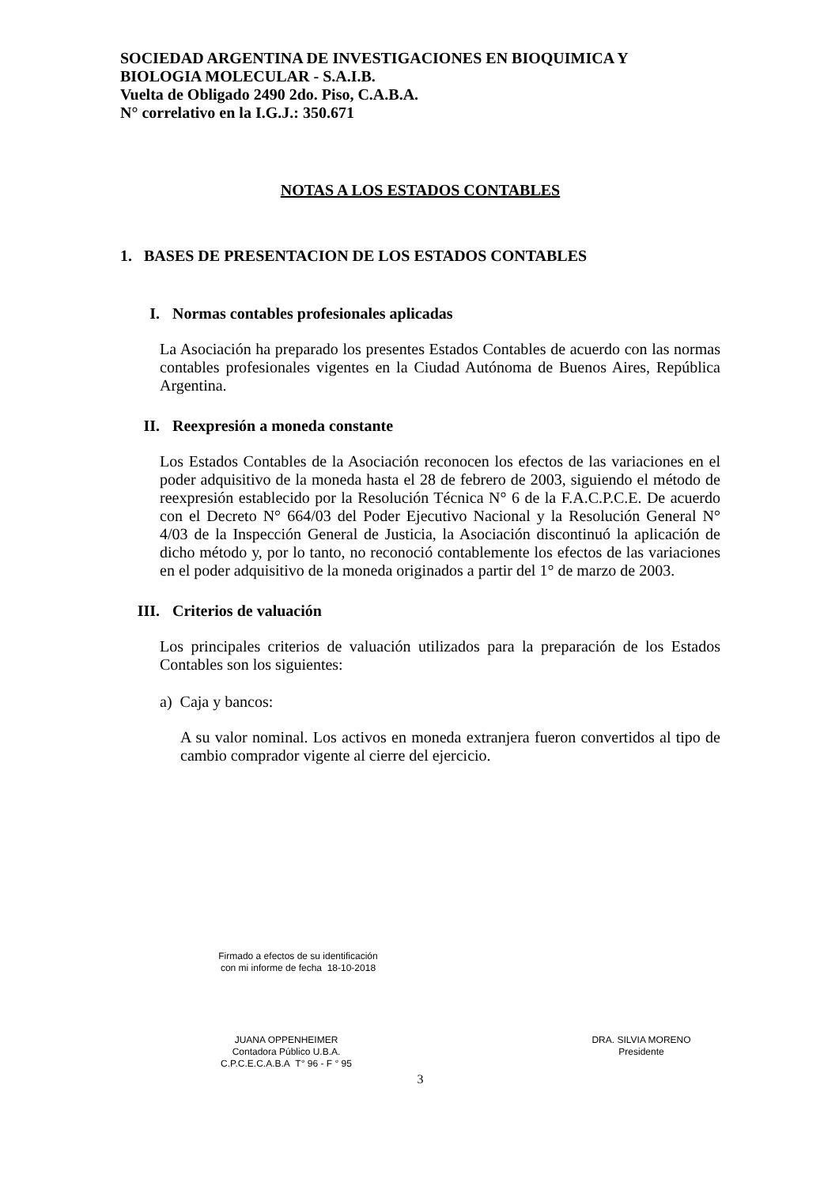SOCIEDAD ARGENTINA DE INVESTIGACIONES EN BIOQUIMICA Y
BIOLOGIA MOLECULAR - S.A.I.B.
Vuelta de Obligado 2490 2do. Piso, C.A.B.A.
N° correlativo en la I.G.J.: 350.671
NOTAS A LOS ESTADOS CONTABLES
1. BASES DE PRESENTACION DE LOS ESTADOS CONTABLES
I. Normas contables profesionales aplicadas
La Asociación ha preparado los presentes Estados Contables de acuerdo con las normas contables profesionales vigentes en la Ciudad Autónoma de Buenos Aires, República Argentina.
II. Reexpresión a moneda constante
Los Estados Contables de la Asociación reconocen los efectos de las variaciones en el poder adquisitivo de la moneda hasta el 28 de febrero de 2003, siguiendo el método de reexpresión establecido por la Resolución Técnica N° 6 de la F.A.C.P.C.E. De acuerdo con el Decreto N° 664/03 del Poder Ejecutivo Nacional y la Resolución General N° 4/03 de la Inspección General de Justicia, la Asociación discontinuó la aplicación de dicho método y, por lo tanto, no reconoció contablemente los efectos de las variaciones en el poder adquisitivo de la moneda originados a partir del 1° de marzo de 2003.
III. Criterios de valuación
Los principales criterios de valuación utilizados para la preparación de los Estados Contables son los siguientes:
a) Caja y bancos:
A su valor nominal. Los activos en moneda extranjera fueron convertidos al tipo de cambio comprador vigente al cierre del ejercicio.
Firmado a efectos de su identificación
con mi informe de fecha 18-10-2018
JUANA OPPENHEIMER
Contadora Público U.B.A.
C.P.C.E.C.A.B.A T° 96 - F ° 95
DRA. SILVIA MORENO
Presidente
3